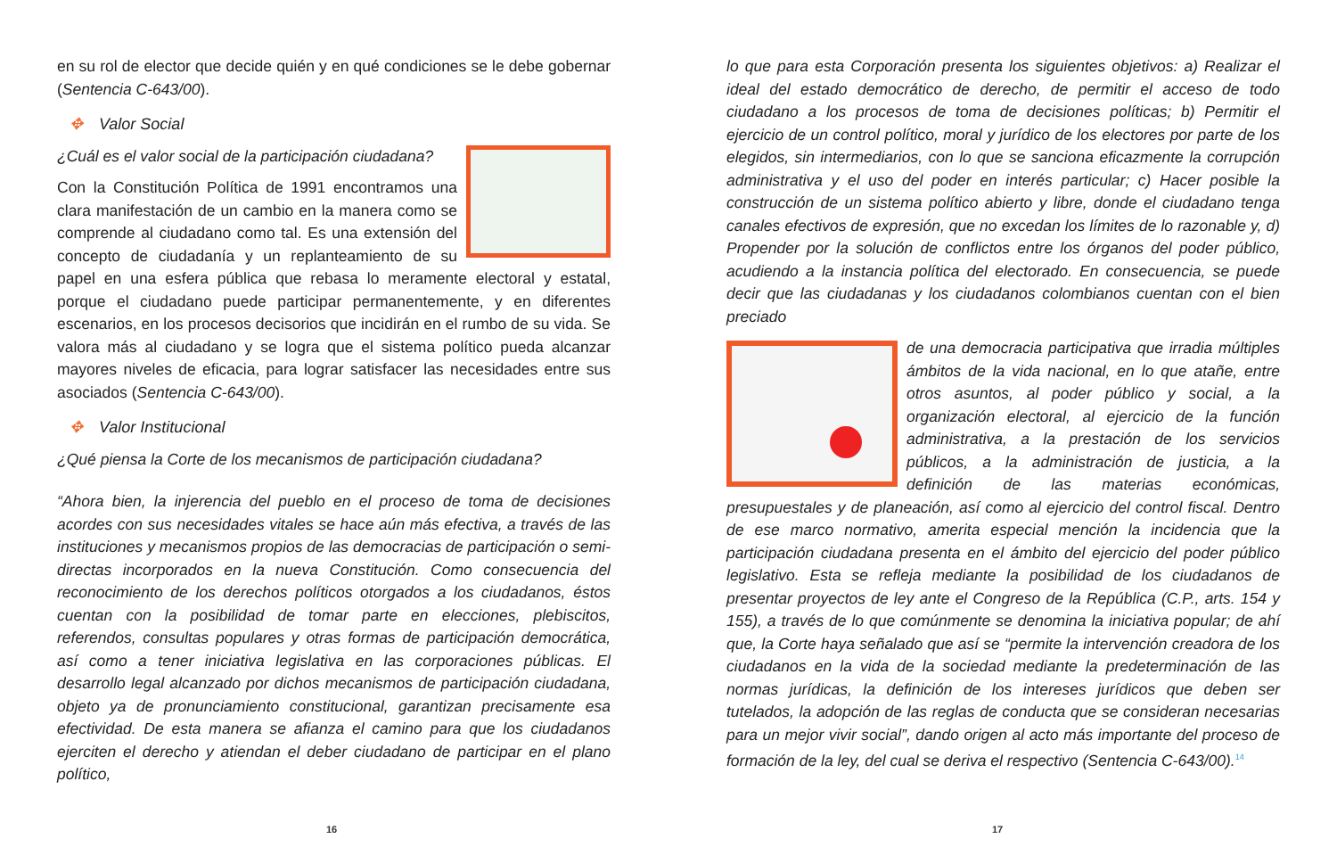en su rol de elector que decide quién y en qué condiciones se le debe gobernar (Sentencia C-643/00).
✥ Valor Social
¿Cuál es el valor social de la participación ciudadana?
Con la Constitución Política de 1991 encontramos una clara manifestación de un cambio en la manera como se comprende al ciudadano como tal. Es una extensión del concepto de ciudadanía y un replanteamiento de su papel en una esfera pública que rebasa lo meramente electoral y estatal, porque el ciudadano puede participar permanentemente, y en diferentes escenarios, en los procesos decisorios que incidirán en el rumbo de su vida. Se valora más al ciudadano y se logra que el sistema político pueda alcanzar mayores niveles de eficacia, para lograr satisfacer las necesidades entre sus asociados (Sentencia C-643/00).
✥ Valor Institucional
¿Qué piensa la Corte de los mecanismos de participación ciudadana?
“Ahora bien, la injerencia del pueblo en el proceso de toma de decisiones acordes con sus necesidades vitales se hace aún más efectiva, a través de las instituciones y mecanismos propios de las democracias de participación o semi-directas incorporados en la nueva Constitución. Como consecuencia del reconocimiento de los derechos políticos otorgados a los ciudadanos, éstos cuentan con la posibilidad de tomar parte en elecciones, plebiscitos, referendos, consultas populares y otras formas de participación democrática, así como a tener iniciativa legislativa en las corporaciones públicas. El desarrollo legal alcanzado por dichos mecanismos de participación ciudadana, objeto ya de pronunciamiento constitucional, garantizan precisamente esa efectividad. De esta manera se afianza el camino para que los ciudadanos ejerciten el derecho y atiendan el deber ciudadano de participar en el plano político,
lo que para esta Corporación presenta los siguientes objetivos: a) Realizar el ideal del estado democrático de derecho, de permitir el acceso de todo ciudadano a los procesos de toma de decisiones políticas; b) Permitir el ejercicio de un control político, moral y jurídico de los electores por parte de los elegidos, sin intermediarios, con lo que se sanciona eficazmente la corrupción administrativa y el uso del poder en interés particular; c) Hacer posible la construcción de un sistema político abierto y libre, donde el ciudadano tenga canales efectivos de expresión, que no excedan los límites de lo razonable y, d) Propender por la solución de conflictos entre los órganos del poder público, acudiendo a la instancia política del electorado. En consecuencia, se puede decir que las ciudadanas y los ciudadanos colombianos cuentan con el bien preciado
de una democracia participativa que irradia múltiples ámbitos de la vida nacional, en lo que atañe, entre otros asuntos, al poder público y social, a la organización electoral, al ejercicio de la función administrativa, a la prestación de los servicios públicos, a la administración de justicia, a la definición de las materias económicas, presupuestales y de planeación, así como al ejercicio del control fiscal. Dentro de ese marco normativo, amerita especial mención la incidencia que la participación ciudadana presenta en el ámbito del ejercicio del poder público legislativo. Esta se refleja mediante la posibilidad de los ciudadanos de presentar proyectos de ley ante el Congreso de la República (C.P., arts. 154 y 155), a través de lo que comúnmente se denomina la iniciativa popular; de ahí que, la Corte haya señalado que así se “permite la intervención creadora de los ciudadanos en la vida de la sociedad mediante la predeterminación de las normas jurídicas, la definición de los intereses jurídicos que deben ser tutelados, la adopción de las reglas de conducta que se consideran necesarias para un mejor vivir social”, dando origen al acto más importante del proceso de formación de la ley, del cual se deriva el respectivo (Sentencia C-643/00).<sup>14</sup>
16 17